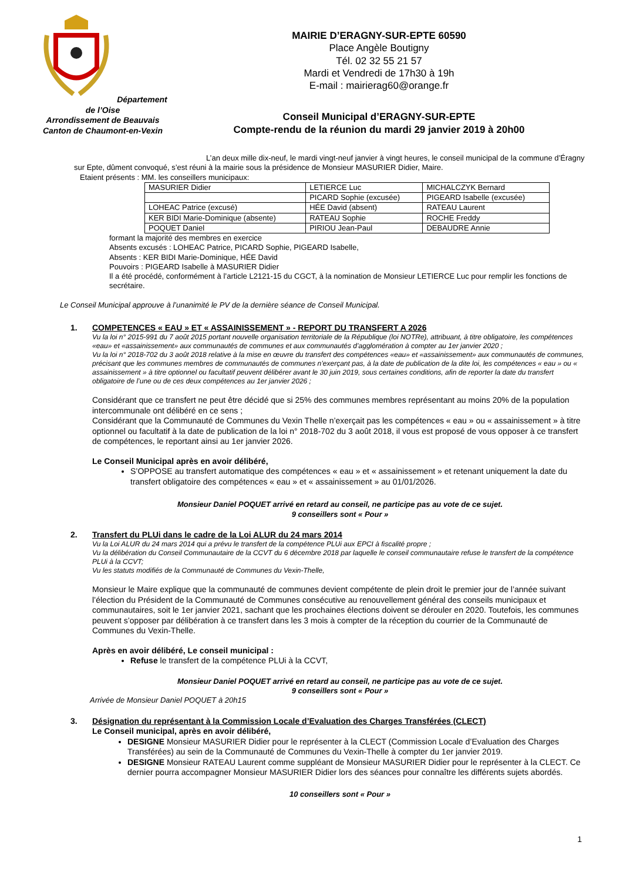Département de l’Oise
Arrondissement de Beauvais
Canton de Chaumont-en-Vexin
MAIRIE D’ERAGNY-SUR-EPTE 60590
Place Angèle Boutigny
Tél. 02 32 55 21 57
Mardi et Vendredi de 17h30 à 19h
E-mail : mairierag60@orange.fr
Conseil Municipal d’ERAGNY-SUR-EPTE
Compte-rendu de la réunion du mardi 29 janvier 2019 à 20h00
L’an deux mille dix-neuf, le mardi vingt-neuf janvier à vingt heures, le conseil municipal de la commune d’Éragny sur Epte, dûment convoqué, s’est réuni à la mairie sous la présidence de Monsieur MASURIER Didier, Maire.
Etaient présents : MM. les conseillers municipaux:
| MASURIER Didier | LETIERCE Luc | MICHALCZYK Bernard |
| | PICARD Sophie (excusée) | PIGEARD Isabelle (excusée) |
| LOHEAC Patrice (excusé) | HÉE David (absent) | RATEAU Laurent |
| KER BIDI Marie-Dominique (absente) | RATEAU Sophie | ROCHE Freddy |
| POQUET Daniel | PIRIOU Jean-Paul | DEBAUDRE Annie |
formant la majorité des membres en exercice
Absents excusés : LOHEAC Patrice, PICARD Sophie, PIGEARD Isabelle,
Absents : KER BIDI Marie-Dominique, HÉE David
Pouvoirs : PIGEARD Isabelle à MASURIER Didier
Il a été procédé, conformément à l’article L2121-15 du CGCT, à la nomination de Monsieur LETIERCE Luc pour remplir les fonctions de secrétaire.
Le Conseil Municipal approuve à l’unanimité le PV de la dernière séance de Conseil Municipal.
1. COMPETENCES « EAU » ET « ASSAINISSEMENT » - REPORT DU TRANSFERT A 2026
Vu la loi n° 2015-991 du 7 août 2015 portant nouvelle organisation territoriale de la République (loi NOTRe), attribuant, à titre obligatoire, les compétences «eau» et «assainissement» aux communautés de communes et aux communautés d’agglomération à compter au 1er janvier 2020 ;
Vu la loi n° 2018-702 du 3 août 2018 relative à la mise en œuvre du transfert des compétences «eau» et «assainissement» aux communautés de communes, précisant que les communes membres de communautés de communes n’exerçant pas, à la date de publication de la dite loi, les compétences « eau » ou « assainissement » à titre optionnel ou facultatif peuvent délibérer avant le 30 juin 2019, sous certaines conditions, afin de reporter la date du transfert obligatoire de l’une ou de ces deux compétences au 1er janvier 2026 ;
Considérant que ce transfert ne peut être décidé que si 25% des communes membres représentant au moins 20% de la population intercommunale ont délibéré en ce sens ;
Considérant que la Communauté de Communes du Vexin Thelle n’exerçait pas les compétences « eau » ou « assainissement » à titre optionnel ou facultatif à la date de publication de la loi n° 2018-702 du 3 août 2018, il vous est proposé de vous opposer à ce transfert de compétences, le reportant ainsi au 1er janvier 2026.
Le Conseil Municipal après en avoir délibéré,
S’OPPOSE au transfert automatique des compétences « eau » et « assainissement » et retenant uniquement la date du transfert obligatoire des compétences « eau » et « assainissement » au 01/01/2026.
Monsieur Daniel POQUET arrivé en retard au conseil, ne participe pas au vote de ce sujet.
9 conseillers sont « Pour »
2. Transfert du PLUi dans le cadre de la Loi ALUR du 24 mars 2014
Vu la Loi ALUR du 24 mars 2014 qui a prévu le transfert de la compétence PLUi aux EPCI à fiscalité propre ;
Vu la délibération du Conseil Communautaire de la CCVT du 6 décembre 2018 par laquelle le conseil communautaire refuse le transfert de la compétence PLUi à la CCVT;
Vu les statuts modifiés de la Communauté de Communes du Vexin-Thelle,
Monsieur le Maire explique que la communauté de communes devient compétente de plein droit le premier jour de l’année suivant l’élection du Président de la Communauté de Communes consécutive au renouvellement général des conseils municipaux et communautaires, soit le 1er janvier 2021, sachant que les prochaines élections doivent se dérouler en 2020. Toutefois, les communes peuvent s’opposer par délibération à ce transfert dans les 3 mois à compter de la réception du courrier de la Communauté de Communes du Vexin-Thelle.
Après en avoir délibéré, Le conseil municipal :
Refuse le transfert de la compétence PLUi à la CCVT,
Monsieur Daniel POQUET arrivé en retard au conseil, ne participe pas au vote de ce sujet.
9 conseillers sont « Pour »
Arrivée de Monsieur Daniel POQUET à 20h15
3. Désignation du représentant à la Commission Locale d’Evaluation des Charges Transférées (CLECT)
Le Conseil municipal, après en avoir délibéré,
DESIGNE Monsieur MASURIER Didier pour le représenter à la CLECT (Commission Locale d’Evaluation des Charges Transférées) au sein de la Communauté de Communes du Vexin-Thelle à compter du 1er janvier 2019.
DESIGNE Monsieur RATEAU Laurent comme suppléant de Monsieur MASURIER Didier pour le représenter à la CLECT. Ce dernier pourra accompagner Monsieur MASURIER Didier lors des séances pour connaître les différents sujets abordés.
10 conseillers sont « Pour »
1